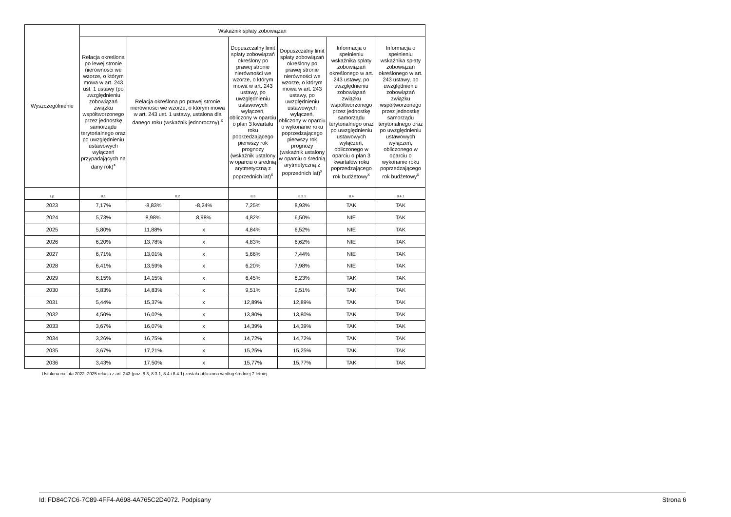| Wyszczególnienie | Wskaźnik spłaty zobowiązań | | | | | | |
| --- | --- | --- | --- | --- | --- | --- | --- |
| | Relacja określona po lewej stronie nierówności we wzorze, o którym mowa w art. 243 ust. 1 ustawy (po uwzględnieniu zobowiązań związku współtworzonego przez jednostkę samorządu terytorialnego oraz po uwzględnieniu ustawowych wyłączeń przypadających na dany rok)<sup>x</sup> | Relacja określona po prawej stronie nierówności we wzorze, o którym mowa w art. 243 ust. 1 ustawy, ustalona dla danego roku (wskaźnik jednoroczny) <sup>x</sup> | | Dopuszczalny limit spłaty zobowiązań określony po prawej stronie nierówności we wzorze, o którym mowa w art. 243 ustawy, po uwzględnieniu ustawowych wyłączeń, obliczony w oparciu o plan 3 kwartału roku poprzedzającego pierwszy rok prognozy (wskaźnik ustalony w oparciu o średnią arytmetyczną z poprzednich lat)<sup>x</sup> | Dopuszczalny limit spłaty zobowiązań określony po prawej stronie nierówności we wzorze, o którym mowa w art. 243 ustawy, po uwzględnieniu ustawowych wyłączeń, obliczony w oparciu o wykonanie roku poprzedzającego pierwszy rok prognozy (wskaźnik ustalony w oparciu o średnią arytmetyczną z poprzednich lat)<sup>x</sup> | Informacja o spełnieniu wskaźnika spłaty zobowiązań określonego w art. 243 ustawy, po uwzględnieniu zobowiązań związku współtworzonego przez jednostkę samorządu terytorialnego oraz po uwzględnieniu ustawowych wyłączeń, obliczonego w oparciu o plan 3 kwartałów roku poprzedzającego rok budżetowy<sup>x</sup> | Informacja o spełnieniu wskaźnika spłaty zobowiązań określonego w art. 243 ustawy, po uwzględnieniu zobowiązań związku współtworzonego przez jednostkę samorządu terytorialnego oraz po uwzględnieniu ustawowych wyłączeń, obliczonego w oparciu o wykonanie roku poprzedzającego rok budżetowy<sup>x</sup> |
| Lp | 8.1 | 8.2 | | 8.3 | 8.3.1 | 8.4 | 8.4.1 |
| 2023 | 7,17% | -8,83% | -8,24% | 7,25% | 8,93% | TAK | TAK |
| 2024 | 5,73% | 8,98% | 8,98% | 4,82% | 6,50% | NIE | TAK |
| 2025 | 5,80% | 11,88% | x | 4,84% | 6,52% | NIE | TAK |
| 2026 | 6,20% | 13,78% | x | 4,83% | 6,62% | NIE | TAK |
| 2027 | 6,71% | 13,01% | x | 5,66% | 7,44% | NIE | TAK |
| 2028 | 6,41% | 13,59% | x | 6,20% | 7,98% | NIE | TAK |
| 2029 | 6,15% | 14,15% | x | 6,45% | 8,23% | TAK | TAK |
| 2030 | 5,83% | 14,83% | x | 9,51% | 9,51% | TAK | TAK |
| 2031 | 5,44% | 15,37% | x | 12,89% | 12,89% | TAK | TAK |
| 2032 | 4,50% | 16,02% | x | 13,80% | 13,80% | TAK | TAK |
| 2033 | 3,67% | 16,07% | x | 14,39% | 14,39% | TAK | TAK |
| 2034 | 3,26% | 16,75% | x | 14,72% | 14,72% | TAK | TAK |
| 2035 | 3,67% | 17,21% | x | 15,25% | 15,25% | TAK | TAK |
| 2036 | 3,43% | 17,50% | x | 15,77% | 15,77% | TAK | TAK |
Ustalona na lata 2022–2025 relacja z art. 243 (poz. 8.3, 8.3.1, 8.4 i 8.4.1) została obliczona według średniej 7-letniej
Id: FD84C7C6-7C89-4FF4-A698-4A765C2D4072. Podpisany Strona 6